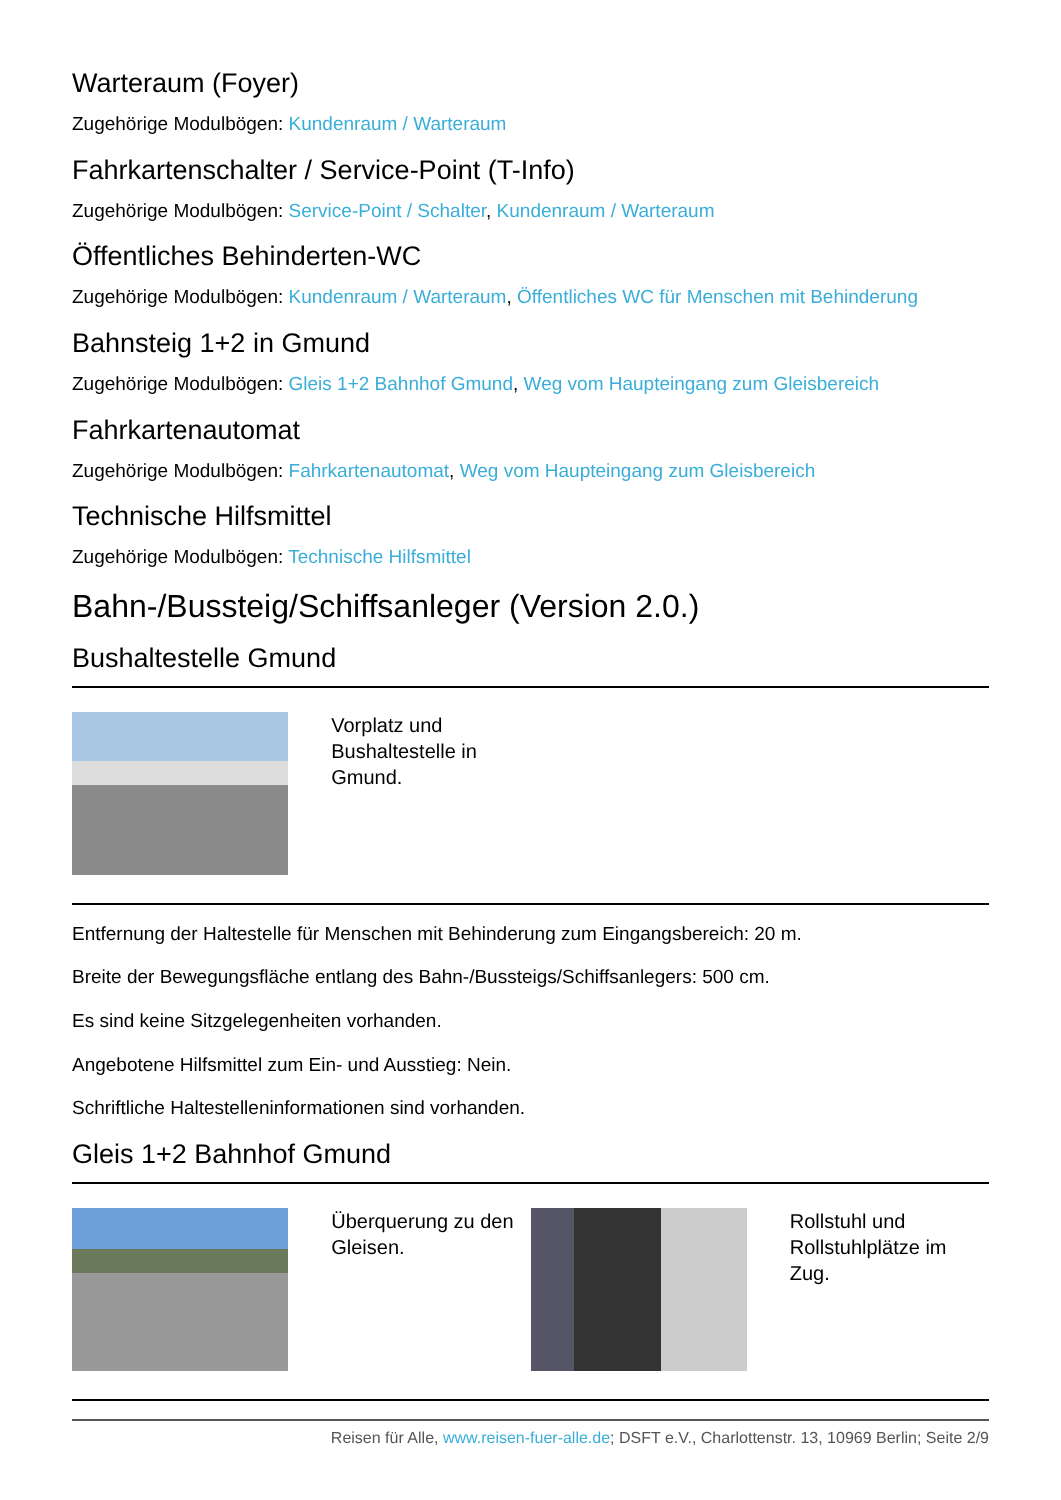Warteraum (Foyer)
Zugehörige Modulbögen: Kundenraum / Warteraum
Fahrkartenschalter / Service-Point (T-Info)
Zugehörige Modulbögen: Service-Point / Schalter, Kundenraum / Warteraum
Öffentliches Behinderten-WC
Zugehörige Modulbögen: Kundenraum / Warteraum, Öffentliches WC für Menschen mit Behinderung
Bahnsteig 1+2 in Gmund
Zugehörige Modulbögen: Gleis 1+2 Bahnhof Gmund, Weg vom Haupteingang zum Gleisbereich
Fahrkartenautomat
Zugehörige Modulbögen: Fahrkartenautomat, Weg vom Haupteingang zum Gleisbereich
Technische Hilfsmittel
Zugehörige Modulbögen: Technische Hilfsmittel
Bahn-/Bussteig/Schiffsanleger (Version 2.0.)
Bushaltestelle Gmund
| | Vorplatz und Bushaltestelle in Gmund. | | |
Entfernung der Haltestelle für Menschen mit Behinderung zum Eingangsbereich: 20 m.
Breite der Bewegungsfläche entlang des Bahn-/Bussteigs/Schiffsanlegers: 500 cm.
Es sind keine Sitzgelegenheiten vorhanden.
Angebotene Hilfsmittel zum Ein- und Ausstieg: Nein.
Schriftliche Haltestelleninformationen sind vorhanden.
Gleis 1+2 Bahnhof Gmund
| | Überquerung zu den Gleisen. | | Rollstuhl und Rollstuhlplätze im Zug. |
Reisen für Alle, www.reisen-fuer-alle.de; DSFT e.V., Charlottenstr. 13, 10969 Berlin; Seite 2/9